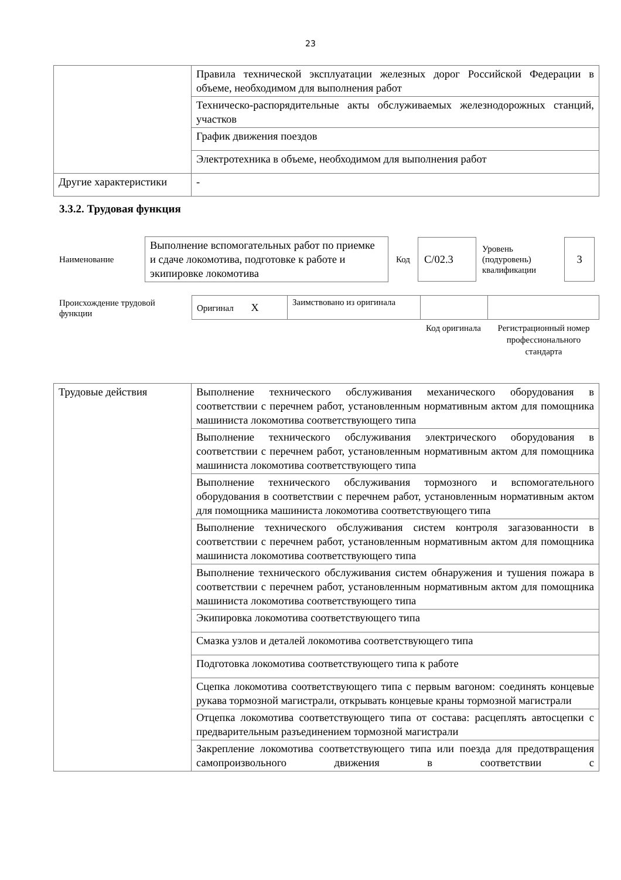23
| | Правила технической эксплуатации железных дорог Российской Федерации в объеме, необходимом для выполнения работ |
| | Техническо-распорядительные акты обслуживаемых железнодорожных станций, участков |
| | График движения поездов |
| | Электротехника в объеме, необходимом для выполнения работ |
| Другие характеристики | - |
3.3.2. Трудовая функция
Наименование
Выполнение вспомогательных работ по приемке и сдаче локомотива, подготовке к работе и экипировке локомотива
Код
С/02.3
Уровень (подуровень) квалификации
3
Происхождение трудовой функции
| Оригинал X | Заимствовано из оригинала | | |
Код оригинала
Регистрационный номер профессионального стандарта
| Трудовые действия | Выполнение технического обслуживания механического оборудования в соответствии с перечнем работ, установленным нормативным актом для помощника машиниста локомотива соответствующего типа |
| | Выполнение технического обслуживания электрического оборудования в соответствии с перечнем работ, установленным нормативным актом для помощника машиниста локомотива соответствующего типа |
| | Выполнение технического обслуживания тормозного и вспомогательного оборудования в соответствии с перечнем работ, установленным нормативным актом для помощника машиниста локомотива соответствующего типа |
| | Выполнение технического обслуживания систем контроля загазованности в соответствии с перечнем работ, установленным нормативным актом для помощника машиниста локомотива соответствующего типа |
| | Выполнение технического обслуживания систем обнаружения и тушения пожара в соответствии с перечнем работ, установленным нормативным актом для помощника машиниста локомотива соответствующего типа |
| | Экипировка локомотива соответствующего типа |
| | Смазка узлов и деталей локомотива соответствующего типа |
| | Подготовка локомотива соответствующего типа к работе |
| | Сцепка локомотива соответствующего типа с первым вагоном: соединять концевые рукава тормозной магистрали, открывать концевые краны тормозной магистрали |
| | Отцепка локомотива соответствующего типа от состава: расцеплять автосцепки с предварительным разъединением тормозной магистрали |
| | Закрепление локомотива соответствующего типа или поезда для предотвращения самопроизвольного движения в соответствии с |